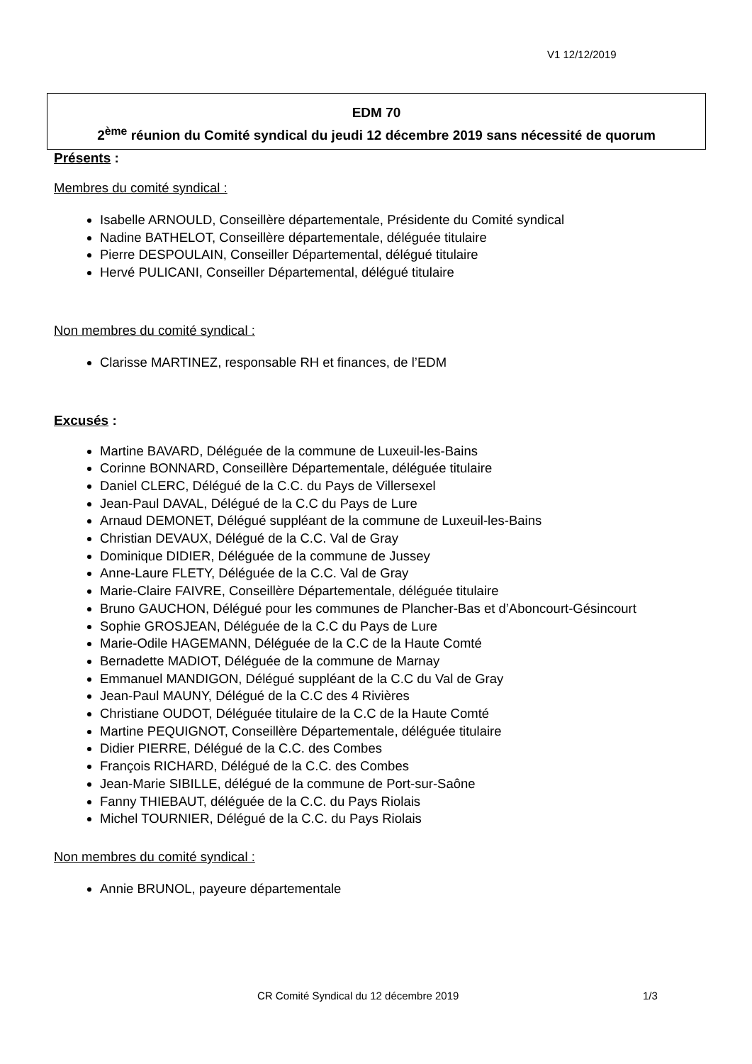V1 12/12/2019
EDM 70
2<sup>ème</sup> réunion du Comité syndical du jeudi 12 décembre 2019 sans nécessité de quorum
Présents :
Membres du comité syndical :
Isabelle ARNOULD, Conseillère départementale, Présidente du Comité syndical
Nadine BATHELOT, Conseillère départementale, déléguée titulaire
Pierre DESPOULAIN, Conseiller Départemental, délégué titulaire
Hervé PULICANI, Conseiller Départemental, délégué titulaire
Non membres du comité syndical :
Clarisse MARTINEZ, responsable RH et finances, de l’EDM
Excusés :
Martine BAVARD, Déléguée de la commune de Luxeuil-les-Bains
Corinne BONNARD, Conseillère Départementale, déléguée titulaire
Daniel CLERC, Délégué de la C.C. du Pays de Villersexel
Jean-Paul DAVAL, Délégué de la C.C du Pays de Lure
Arnaud DEMONET, Délégué suppléant de la commune de Luxeuil-les-Bains
Christian DEVAUX, Délégué de la C.C. Val de Gray
Dominique DIDIER, Déléguée de la commune de Jussey
Anne-Laure FLETY, Déléguée de la C.C. Val de Gray
Marie-Claire FAIVRE, Conseillère Départementale, déléguée titulaire
Bruno GAUCHON, Délégué pour les communes de Plancher-Bas et d’Aboncourt-Gésincourt
Sophie GROSJEAN, Déléguée de la C.C du Pays de Lure
Marie-Odile HAGEMANN, Déléguée de la C.C de la Haute Comté
Bernadette MADIOT, Déléguée de la commune de Marnay
Emmanuel MANDIGON, Délégué suppléant de la C.C du Val de Gray
Jean-Paul MAUNY, Délégué de la C.C des 4 Rivières
Christiane OUDOT, Déléguée titulaire de la C.C de la Haute Comté
Martine PEQUIGNOT, Conseillère Départementale, déléguée titulaire
Didier PIERRE, Délégué de la C.C. des Combes
François RICHARD, Délégué de la C.C. des Combes
Jean-Marie SIBILLE, délégué de la commune de Port-sur-Saône
Fanny THIEBAUT, déléguée de la C.C. du Pays Riolais
Michel TOURNIER, Délégué de la C.C. du Pays Riolais
Non membres du comité syndical :
Annie BRUNOL, payeure départementale
CR Comité Syndical du 12 décembre 2019
1/3